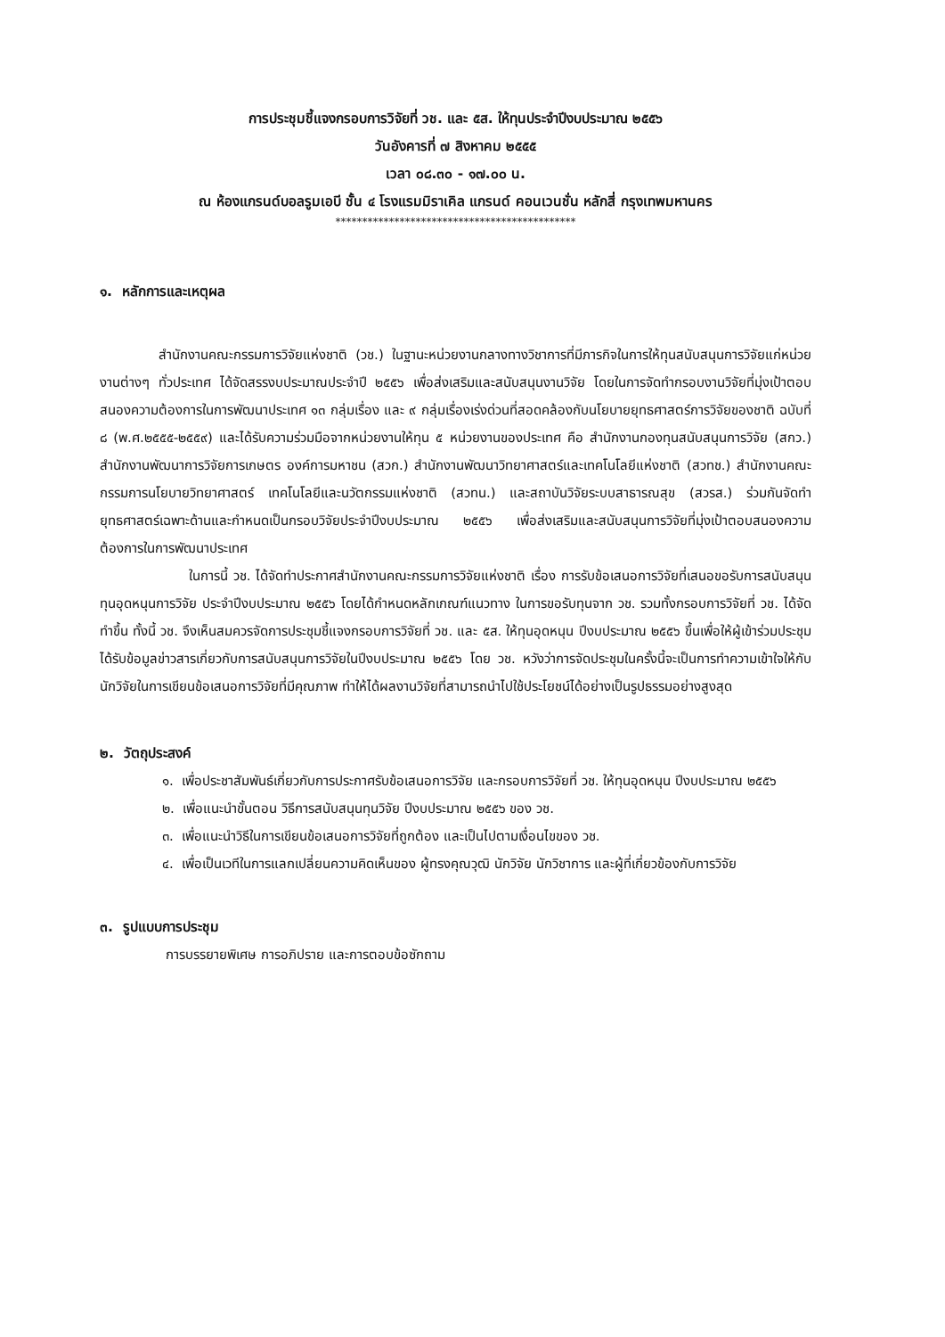การประชุมชี้แจงกรอบการวิจัยที่ วช. และ ๕ส. ให้ทุนประจำปีงบประมาณ ๒๕๕๖
วันอังคารที่ ๗ สิงหาคม ๒๕๕๕
เวลา ๐๘.๓๐ - ๑๗.๐๐ น.
ณ ห้องแกรนด์บอลรูมเอบี ชั้น ๔ โรงแรมมิราเคิล แกรนด์ คอนเวนชั่น หลักสี่ กรุงเทพมหานคร
*********************************************
๑. หลักการและเหตุผล
สำนักงานคณะกรรมการวิจัยแห่งชาติ (วช.) ในฐานะหน่วยงานกลางทางวิชาการที่มีภารกิจในการให้ทุนสนับสนุนการวิจัยแก่หน่วยงานต่างๆ ทั่วประเทศ ได้จัดสรรงบประมาณประจำปี ๒๕๕๖ เพื่อส่งเสริมและสนับสนุนงานวิจัย โดยในการจัดทำกรอบงานวิจัยที่มุ่งเป้าตอบสนองความต้องการในการพัฒนาประเทศ ๑๓ กลุ่มเรื่อง และ ๙ กลุ่มเรื่องเร่งด่วนที่สอดคล้องกับนโยบายยุทธศาสตร์การวิจัยของชาติ ฉบับที่ ๘ (พ.ศ.๒๕๕๕-๒๕๕๙) และได้รับความร่วมมือจากหน่วยงานให้ทุน ๕ หน่วยงานของประเทศ คือ สำนักงานกองทุนสนับสนุนการวิจัย (สกว.) สำนักงานพัฒนาการวิจัยการเกษตร องค์การมหาชน (สวก.) สำนักงานพัฒนาวิทยาศาสตร์และเทคโนโลยีแห่งชาติ (สวทช.) สำนักงานคณะกรรมการนโยบายวิทยาศาสตร์ เทคโนโลยีและนวัตกรรมแห่งชาติ (สวทน.) และสถาบันวิจัยระบบสาธารณสุข (สวรส.) ร่วมกันจัดทำยุทธศาสตร์เฉพาะด้านและกำหนดเป็นกรอบวิจัยประจำปีงบประมาณ ๒๕๕๖ เพื่อส่งเสริมและสนับสนุนการวิจัยที่มุ่งเป้าตอบสนองความต้องการในการพัฒนาประเทศ
ในการนี้ วช. ได้จัดทำประกาศสำนักงานคณะกรรมการวิจัยแห่งชาติ เรื่อง การรับข้อเสนอการวิจัยที่เสนอขอรับการสนับสนุนทุนอุดหนุนการวิจัย ประจำปีงบประมาณ ๒๕๕๖ โดยได้กำหนดหลักเกณฑ์แนวทาง ในการขอรับทุนจาก วช. รวมทั้งกรอบการวิจัยที่ วช. ได้จัดทำขึ้น ทั้งนี้ วช. จึงเห็นสมควรจัดการประชุมชี้แจงกรอบการวิจัยที่ วช. และ ๕ส. ให้ทุนอุดหนุน ปีงบประมาณ ๒๕๕๖ ขึ้นเพื่อให้ผู้เข้าร่วมประชุมได้รับข้อมูลข่าวสารเกี่ยวกับการสนับสนุนการวิจัยในปีงบประมาณ ๒๕๕๖ โดย วช. หวังว่าการจัดประชุมในครั้งนี้จะเป็นการทำความเข้าใจให้กับนักวิจัยในการเขียนข้อเสนอการวิจัยที่มีคุณภาพ ทำให้ได้ผลงานวิจัยที่สามารถนำไปใช้ประโยชน์ได้อย่างเป็นรูปธรรมอย่างสูงสุด
๒. วัตถุประสงค์
๑. เพื่อประชาสัมพันธ์เกี่ยวกับการประกาศรับข้อเสนอการวิจัย และกรอบการวิจัยที่ วช. ให้ทุนอุดหนุน ปีงบประมาณ ๒๕๕๖
๒. เพื่อแนะนำขั้นตอน วิธีการสนับสนุนทุนวิจัย ปีงบประมาณ ๒๕๕๖ ของ วช.
๓. เพื่อแนะนำวิธีในการเขียนข้อเสนอการวิจัยที่ถูกต้อง และเป็นไปตามเงื่อนไขของ วช.
๔. เพื่อเป็นเวทีในการแลกเปลี่ยนความคิดเห็นของ ผู้ทรงคุณวุฒิ นักวิจัย นักวิชาการ และผู้ที่เกี่ยวข้องกับการวิจัย
๓. รูปแบบการประชุม
การบรรยายพิเศษ การอภิปราย และการตอบข้อซักถาม